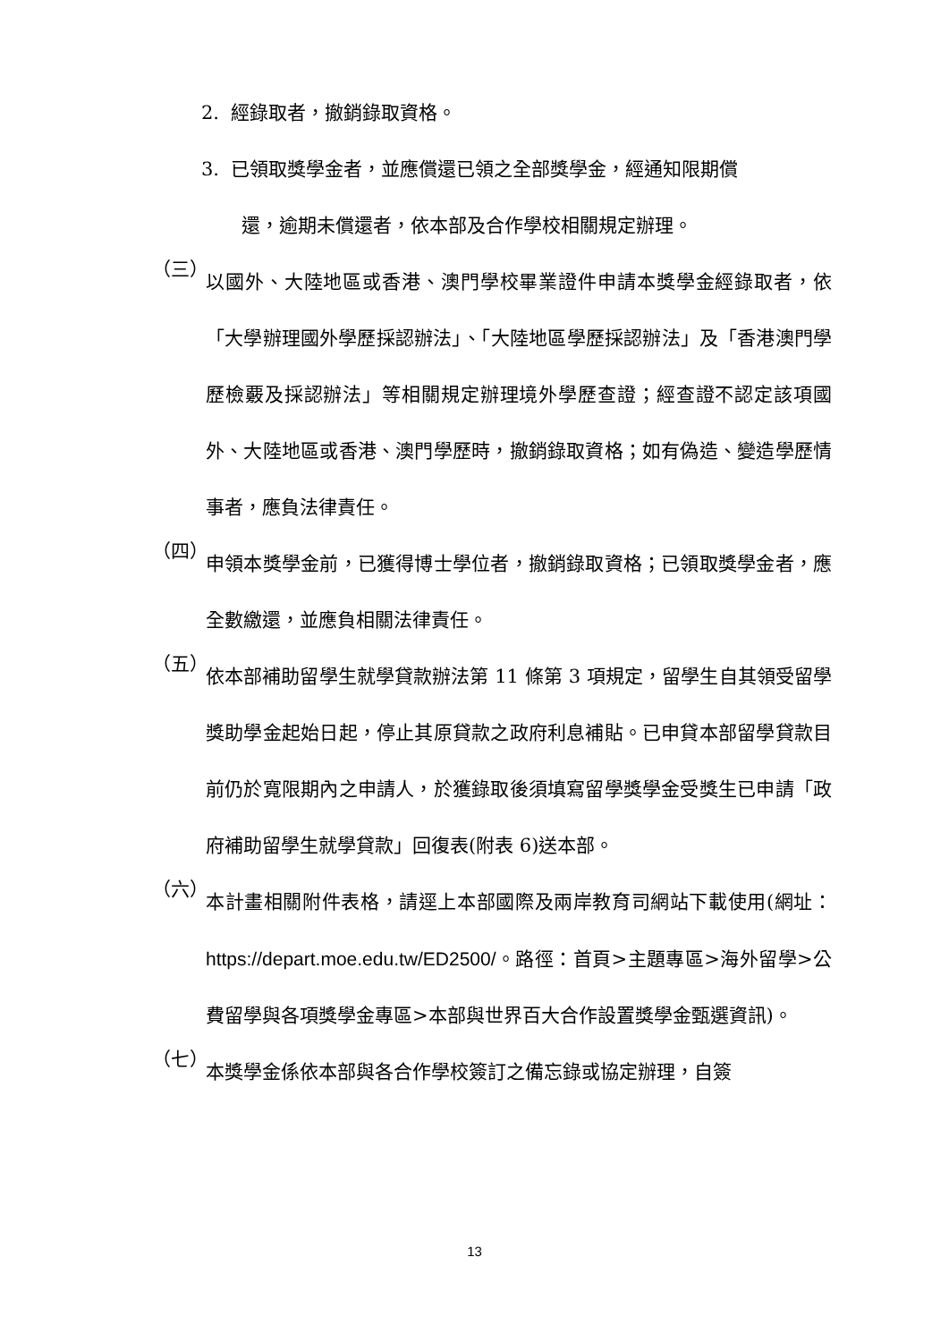2. 經錄取者，撤銷錄取資格。
3. 已領取獎學金者，並應償還已領之全部獎學金，經通知限期償
還，逾期未償還者，依本部及合作學校相關規定辦理。
（三）
以國外、大陸地區或香港、澳門學校畢業證件申請本獎學金經錄取者，依「大學辦理國外學歷採認辦法」、「大陸地區學歷採認辦法」及「香港澳門學歷檢覈及採認辦法」等相關規定辦理境外學歷查證；經查證不認定該項國外、大陸地區或香港、澳門學歷時，撤銷錄取資格；如有偽造、變造學歷情事者，應負法律責任。
（四）
申領本獎學金前，已獲得博士學位者，撤銷錄取資格；已領取獎學金者，應全數繳還，並應負相關法律責任。
（五）
依本部補助留學生就學貸款辦法第 11 條第 3 項規定，留學生自其領受留學獎助學金起始日起，停止其原貸款之政府利息補貼。已申貸本部留學貸款目前仍於寬限期內之申請人，於獲錄取後須填寫留學獎學金受獎生已申請「政府補助留學生就學貸款」回復表(附表 6)送本部。
（六）
本計畫相關附件表格，請逕上本部國際及兩岸教育司網站下載使用(網址：https://depart.moe.edu.tw/ED2500/。路徑：首頁>主題專區>海外留學>公費留學與各項獎學金專區>本部與世界百大合作設置獎學金甄選資訊)。
（七）
本獎學金係依本部與各合作學校簽訂之備忘錄或協定辦理，自簽
13